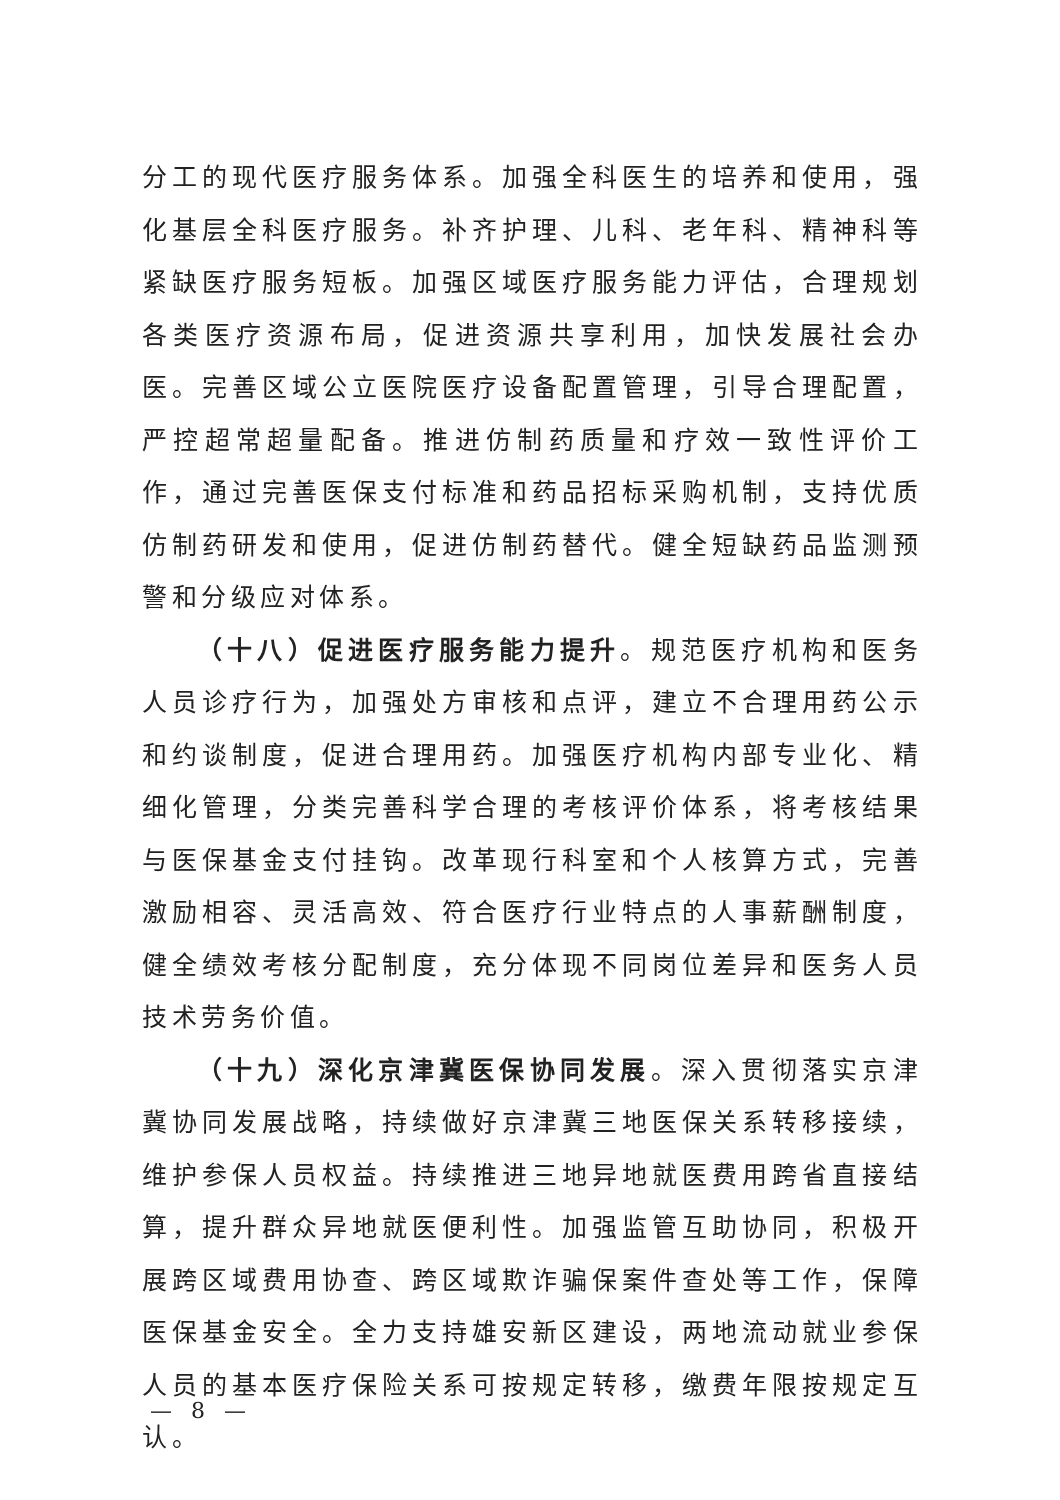分工的现代医疗服务体系。加强全科医生的培养和使用，强化基层全科医疗服务。补齐护理、儿科、老年科、精神科等紧缺医疗服务短板。加强区域医疗服务能力评估，合理规划各类医疗资源布局，促进资源共享利用，加快发展社会办医。完善区域公立医院医疗设备配置管理，引导合理配置，严控超常超量配备。推进仿制药质量和疗效一致性评价工作，通过完善医保支付标准和药品招标采购机制，支持优质仿制药研发和使用，促进仿制药替代。健全短缺药品监测预警和分级应对体系。
（十八）促进医疗服务能力提升。规范医疗机构和医务人员诊疗行为，加强处方审核和点评，建立不合理用药公示和约谈制度，促进合理用药。加强医疗机构内部专业化、精细化管理，分类完善科学合理的考核评价体系，将考核结果与医保基金支付挂钩。改革现行科室和个人核算方式，完善激励相容、灵活高效、符合医疗行业特点的人事薪酬制度，健全绩效考核分配制度，充分体现不同岗位差异和医务人员技术劳务价值。
（十九）深化京津冀医保协同发展。深入贯彻落实京津冀协同发展战略，持续做好京津冀三地医保关系转移接续，维护参保人员权益。持续推进三地异地就医费用跨省直接结算，提升群众异地就医便利性。加强监管互助协同，积极开展跨区域费用协查、跨区域欺诈骗保案件查处等工作，保障医保基金安全。全力支持雄安新区建设，两地流动就业参保人员的基本医疗保险关系可按规定转移，缴费年限按规定互认。
— 8 —